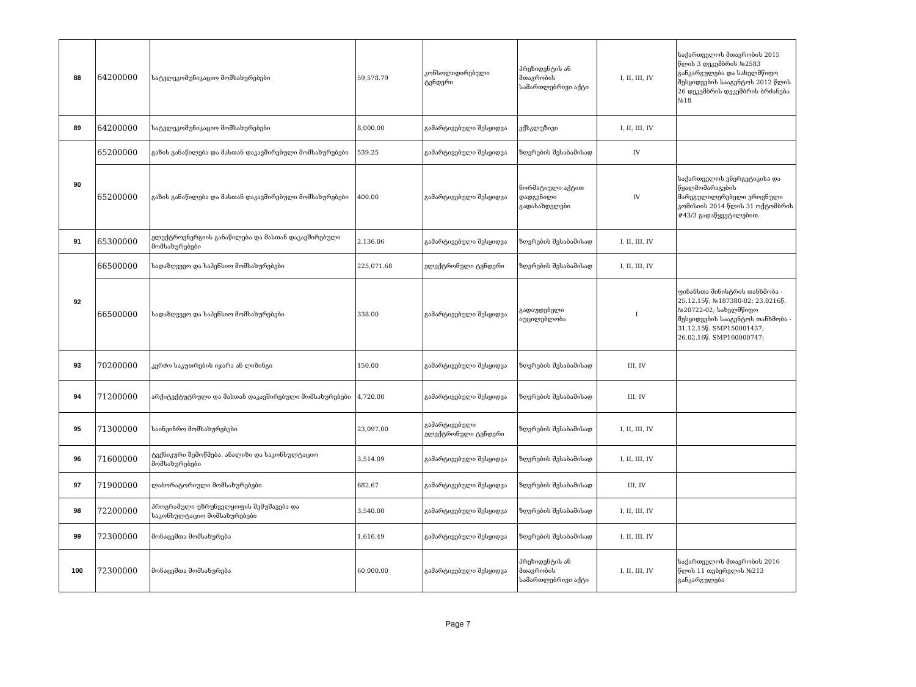| 88 | 64200000 | სატელეკომუნიკაციო მომსახურებები | 59,578.79 | კონსოლიდირებული ტენდერი | პრეზიდენტის ან მთავრობის სამართლებრივი აქტი | I, II, III, IV | საქართველოს მთავრობის 2015 წლის 3 დეკემბრის №2583 განკარგულება და სახელმწიფო შესყიდვების სააგენტოს 2012 წლის 26 დეკემბრის დეკემბრის ბრძანება №18 |
| 89 | 64200000 | სატელეკომუნიკაციო მომსახურებები | 8,000.00 | გამარტივებული შესყიდვა | ექსკლუზივი | I, II, III, IV | |
| 90 | 65200000 | გაზის განაწილება და მასთან დაკავშირებული მომსახურებები | 539.25 | გამარტივებული შესყიდვა | ზღვრების შესაბამისად | IV | |
| | 65200000 | გაზის განაწილება და მასთან დაკავშირებული მომსახურებები | 400.00 | გამარტივებული შესყიდვა | ნორმატიული აქტით დადგენილი გადასახდელები | IV | საქართველოს ენერგეტიკისა და წყალმომარაგების მარეგულილერებელი ეროვნული კომისიის 2014 წლის 31 ოქტომბრის #43/3 გადაწყვეტილებით. |
| 91 | 65300000 | ელექტროენერგიის განაწილება და მასთან დაკავშირებული მომსახურებები | 2,136.06 | გამარტივებული შესყიდვა | ზღვრების შესაბამისად | I, II, III, IV | |
| 92 | 66500000 | სადაზღვევო და საპენსიო მომსახურებები | 225,071.68 | ელექტრონული ტენდერი | ზღვრების შესაბამისად | I, II, III, IV | |
| | 66500000 | სადაზღვევო და საპენსიო მომსახურებები | 338.00 | გამარტივებული შესყიდვა | გადაუდებელი აუცილებლობა | I | ფინანსთა მინისტრის თანხმობა - 25.12.15წ. №187380-02; 23.0216წ. №20722-02; სახელმწიფო შესყიდვების სააგენტოს თანხმობა - 31.12.15წ. SMP150001437; 26.02.16წ. SMP160000747; |
| 93 | 70200000 | კერძო საკუთრების იჯარა ან ლიზინგი | 150.00 | გამარტივებული შესყიდვა | ზღვრების შესაბამისად | III, IV | |
| 94 | 71200000 | არქიტექტუტრული და მასთან დაკავშირებული მომსახურებები | 4,720.00 | გამარტივებული შესყიდვა | ზღვრების შესაბამისად | III, IV | |
| 95 | 71300000 | საინჟინრო მომსახურებები | 23,097.00 | გამარტივებული ელექტრონული ტენდერი | ზღვრების შესაბამისად | I, II, III, IV | |
| 96 | 71600000 | ტექნიკური შემოწმება, ანალიზი და საკონსულტაციო მომსახურებები | 3,514.09 | გამარტივებული შესყიდვა | ზღვრების შესაბამისად | I, II, III, IV | |
| 97 | 71900000 | ლაბორატორიული მომსახურებები | 682.67 | გამარტივებული შესყიდვა | ზღვრების შესაბამისად | III, IV | |
| 98 | 72200000 | პროგრამული უზრუნველყოფის შემუშავება და საკონსულტაციო მომსახურებები | 3,540.00 | გამარტივებული შესყიდვა | ზღვრების შესაბამისად | I, II, III, IV | |
| 99 | 72300000 | მონაცემთა მომსახურება | 1,616.49 | გამარტივებული შესყიდვა | ზღვრების შესაბამისად | I, II, III, IV | |
| 100 | 72300000 | მონაცემთა მომსახურება | 60,000.00 | გამარტივებული შესყიდვა | პრეზიდენტის ან მთავრობის სამართლებრივი აქტი | I, II, III, IV | საქართველოს მთავრობის 2016 წლის 11 თებერვლის №213 განკარგულება |
Page 7